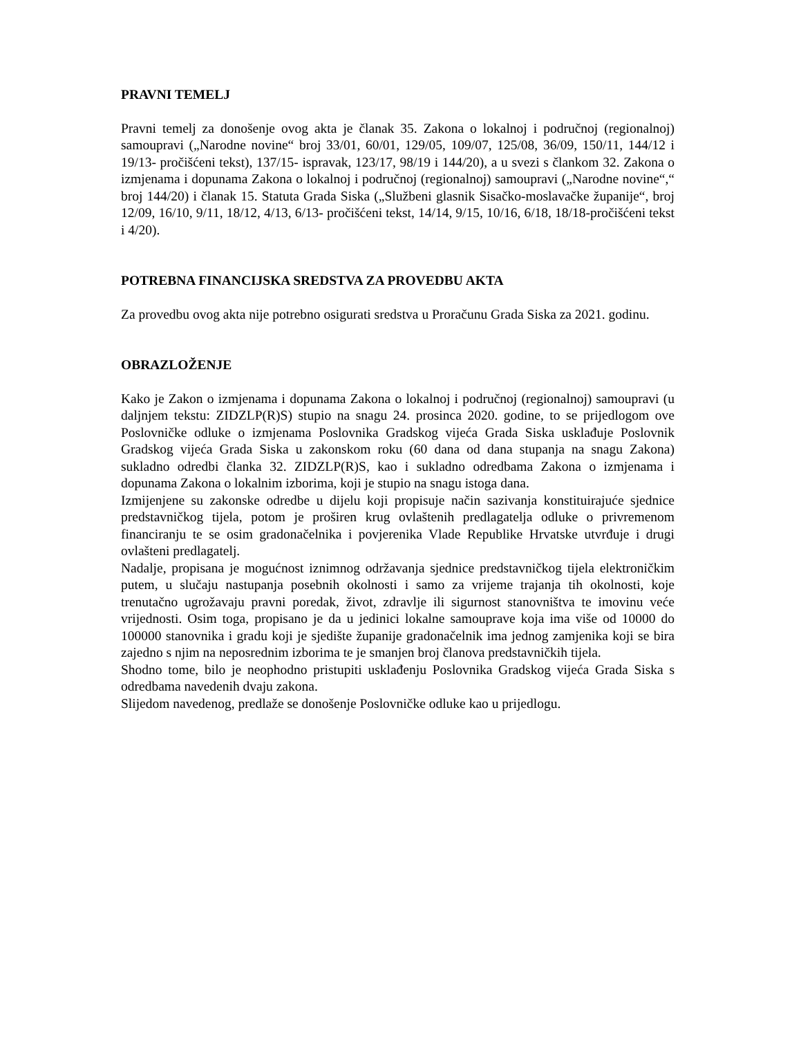PRAVNI TEMELJ
Pravni temelj za donošenje ovog akta je članak 35. Zakona o lokalnoj i područnoj (regionalnoj) samoupravi („Narodne novine“ broj 33/01, 60/01, 129/05, 109/07, 125/08, 36/09, 150/11, 144/12 i 19/13- pročišćeni tekst), 137/15- ispravak, 123/17, 98/19 i 144/20), a u svezi s člankom 32. Zakona o izmjenama i dopunama Zakona o lokalnoj i područnoj (regionalnoj) samoupravi („Narodne novine“,“ broj 144/20) i članak 15. Statuta Grada Siska („Službeni glasnik Sisačko-moslavačke županije“, broj 12/09, 16/10, 9/11, 18/12, 4/13, 6/13- pročišćeni tekst, 14/14, 9/15, 10/16, 6/18, 18/18-pročišćeni tekst i 4/20).
POTREBNA FINANCIJSKA SREDSTVA ZA PROVEDBU AKTA
Za provedbu ovog akta nije potrebno osigurati sredstva u Proračunu Grada Siska za 2021. godinu.
OBRAZLOŽENJE
Kako je Zakon o izmjenama i dopunama Zakona o lokalnoj i područnoj (regionalnoj) samoupravi (u daljnjem tekstu: ZIDZLP(R)S) stupio na snagu 24. prosinca 2020. godine, to se prijedlogom ove Poslovničke odluke o izmjenama Poslovnika Gradskog vijeća Grada Siska usklađuje Poslovnik Gradskog vijeća Grada Siska u zakonskom roku (60 dana od dana stupanja na snagu Zakona) sukladno odredbi članka 32. ZIDZLP(R)S, kao i sukladno odredbama Zakona o izmjenama i dopunama Zakona o lokalnim izborima, koji je stupio na snagu istoga dana.
Izmijenjene su zakonske odredbe u dijelu koji propisuje način sazivanja konstituirajuće sjednice predstavničkog tijela, potom je proširen krug ovlaštenih predlagatelja odluke o privremenom financiranju te se osim gradonačelnika i povjerenika Vlade Republike Hrvatske utvrđuje i drugi ovlašteni predlagatelj.
Nadalje, propisana je mogućnost iznimnog održavanja sjednice predstavničkog tijela elektroničkim putem, u slučaju nastupanja posebnih okolnosti i samo za vrijeme trajanja tih okolnosti, koje trenutačno ugrožavaju pravni poredak, život, zdravlje ili sigurnost stanovništva te imovinu veće vrijednosti. Osim toga, propisano je da u jedinici lokalne samouprave koja ima više od 10000 do 100000 stanovnika i gradu koji je sjedište županije gradonačelnik ima jednog zamjenika koji se bira zajedno s njim na neposrednim izborima te je smanjen broj članova predstavničkih tijela.
Shodno tome, bilo je neophodno pristupiti usklađenju Poslovnika Gradskog vijeća Grada Siska s odredbama navedenih dvaju zakona.
Slijedom navedenog, predlaže se donošenje Poslovničke odluke kao u prijedlogu.